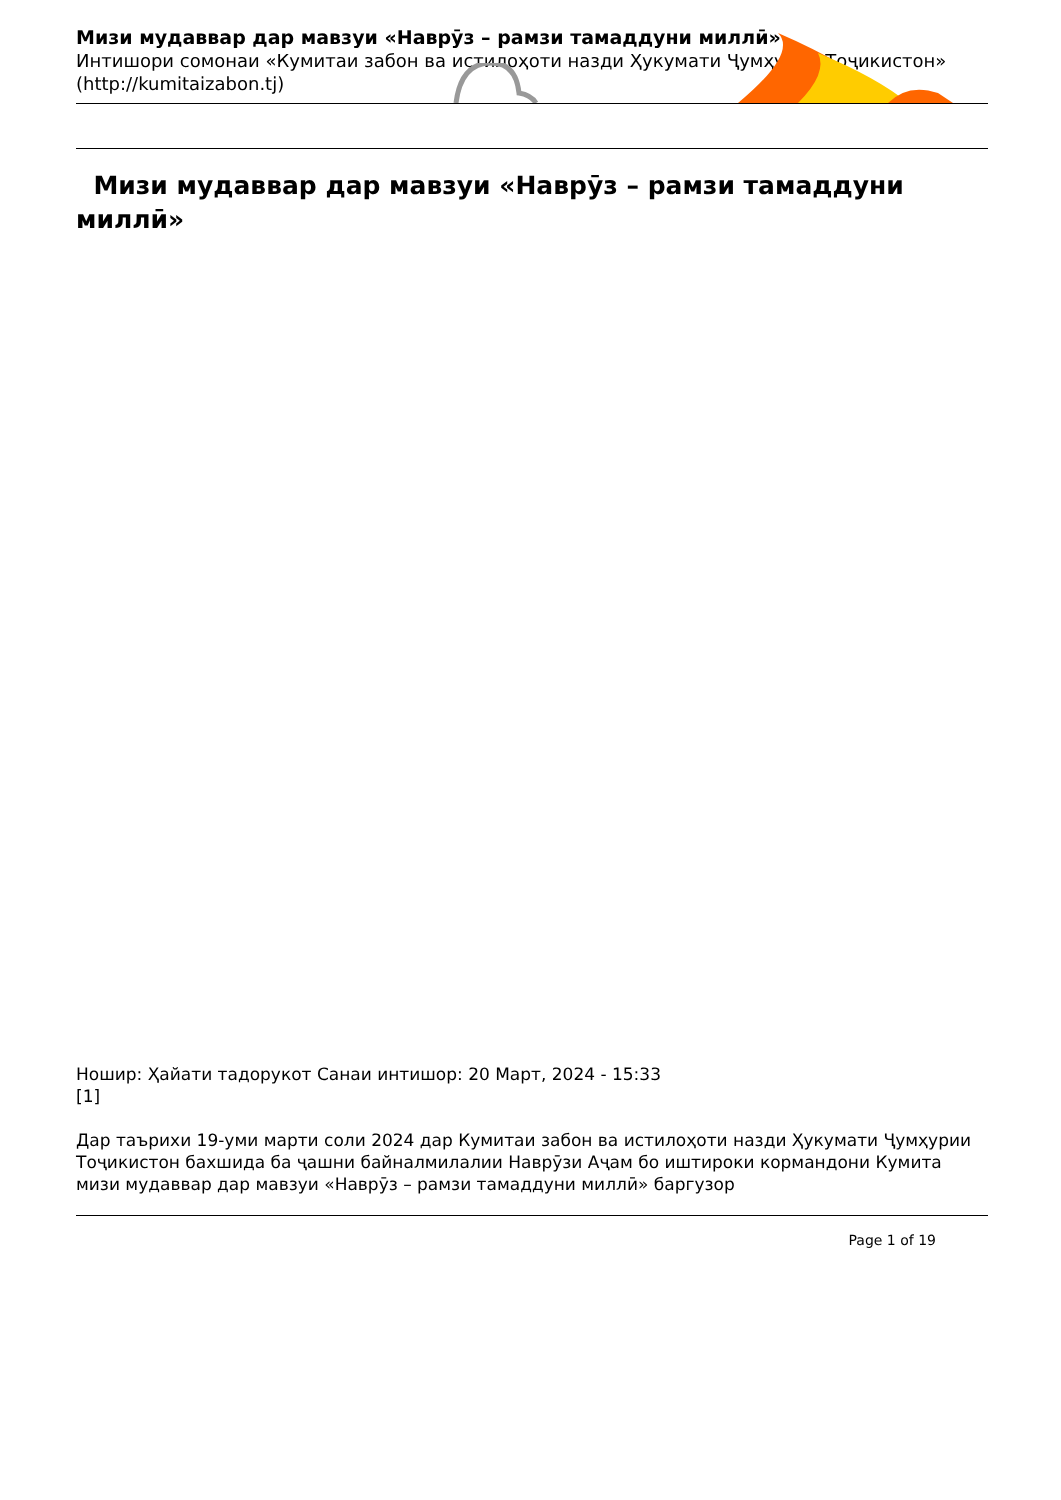Мизи мудаввар дар мавзуи «Наврӯз – рамзи тамаддуни миллӣ»
Интишори сомонаи «Кумитаи забон ва истилоҳоти назди Ҳукумати Ҷумҳурии Тоҷикистон»
(http://kumitaizabon.tj)
Мизи мудаввар дар мавзуи «Наврӯз – рамзи тамаддуни миллӣ»
Ношир: Ҳайати тадорукот Санаи интишор: 20 Март, 2024 - 15:33
[1]
Дар таърихи 19-уми марти соли 2024 дар Кумитаи забон ва истилоҳоти назди Ҳукумати Ҷумҳурии Тоҷикистон бахшида ба ҷашни байналмилалии Наврӯзи Аҷам бо иштироки кормандони Кумита мизи мудаввар дар мавзуи «Наврӯз – рамзи тамаддуни миллӣ» баргузор
Page 1 of 19